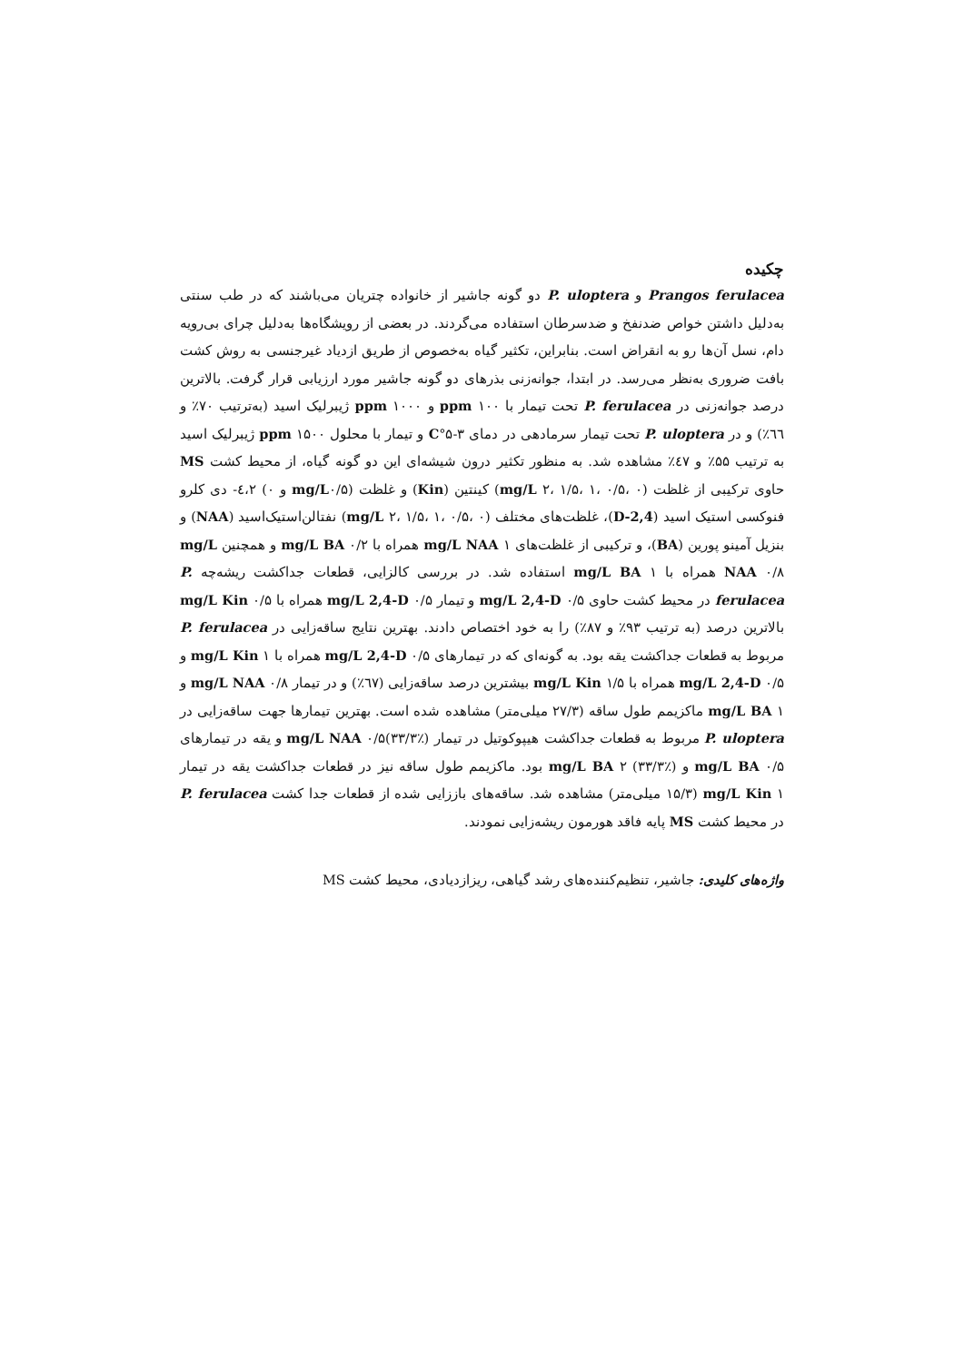چکیده
Prangos ferulacea و P. uloptera دو گونه جاشیر از خانواده چتریان می‌باشند که در طب سنتی به‌دلیل داشتن خواص ضدنفخ و ضدسرطان استفاده می‌گردند. در بعضی از رویشگاه‌ها به‌دلیل چرای بی‌رویه دام، نسل آن‌ها رو به انقراض است. بنابراین، تکثیر گیاه به‌خصوص از طریق ازدیاد غیرجنسی به روش کشت بافت ضروری به‌نظر می‌رسد. در ابتدا، جوانه‌زنی بذرهای دو گونه جاشیر مورد ارزیابی قرار گرفت. بالاترین درصد جوانه‌زنی در P. ferulacea تحت تیمار با ppm ۱۰۰ و ppm ۱۰۰۰ ژیبرلیک اسید (به‌ترتیب ۷۰٪ و ٦٦٪) و در P. uloptera تحت تیمار سرمادهی در دمای C°۵-۳ و تیمار با محلول ppm ۱۵۰۰ ژیبرلیک اسید به ترتیب ۵۵٪ و ٤۷٪ مشاهده شد. به منظور تکثیر درون شیشه‌ای این دو گونه گیاه، از محیط کشت MS حاوی ترکیبی از غلظت (mg/L ۲، ۱/۵، ۱، ۰/۵، ۰) کینتین (Kin) و غلظت (mg/L۰/۵ و ۰) ٤،۲- دی کلرو فنوکسی استیک اسید (2,4-D)، غلظت‌های مختلف (mg/L ۲، ۱/۵، ۱، ۰/۵، ۰) نفتالن‌استیک‌اسید (NAA) و بنزیل آمینو پورین (BA)، و ترکیبی از غلظت‌های mg/L NAA ۱ همراه با mg/L BA ۰/۲ و همچنین mg/L NAA ۰/۸ همراه با mg/L BA ۱ استفاده شد. در بررسی کالزایی، قطعات جداکشت ریشه‌چه P. ferulacea در محیط کشت حاوی mg/L 2,4-D ۰/۵ و تیمار mg/L 2,4-D ۰/۵ همراه با mg/L Kin ۰/۵ بالاترین درصد (به ترتیب ۹۳٪ و ۸۷٪) را به خود اختصاص دادند. بهترین نتایج ساقه‌زایی در P. ferulacea مربوط به قطعات جداکشت یقه بود. به گونه‌ای که در تیمارهای mg/L 2,4-D ۰/۵ همراه با mg/L Kin ۱ و mg/L 2,4-D ۰/۵ همراه با mg/L Kin ۱/۵ بیشترین درصد ساقه‌زایی (٦۷٪) و در تیمار mg/L NAA ۰/۸ و mg/L BA ۱ ماکزیمم طول ساقه (۲۷/۳ میلی‌متر) مشاهده شده است. بهترین تیمارها جهت ساقه‌زایی در P. uloptera مربوط به قطعات جداکشت هیپوکوتیل در تیمار mg/L NAA ۰/۵(۳۳/۳٪) و یقه در تیمارهای mg/L BA ۰/۵ و mg/L BA ۲ (۳۳/۳٪) بود. ماکزیمم طول ساقه نیز در قطعات جداکشت یقه در تیمار mg/L Kin ۱ (۱۵/۳ میلی‌متر) مشاهده شد. ساقه‌های باززایی شده از قطعات جدا کشت P. ferulacea در محیط کشت MS پایه فاقد هورمون ریشه‌زایی نمودند.
واژه‌های کلیدی: جاشیر، تنظیم‌کننده‌های رشد گیاهی، ریزازدیادی، محیط کشت MS